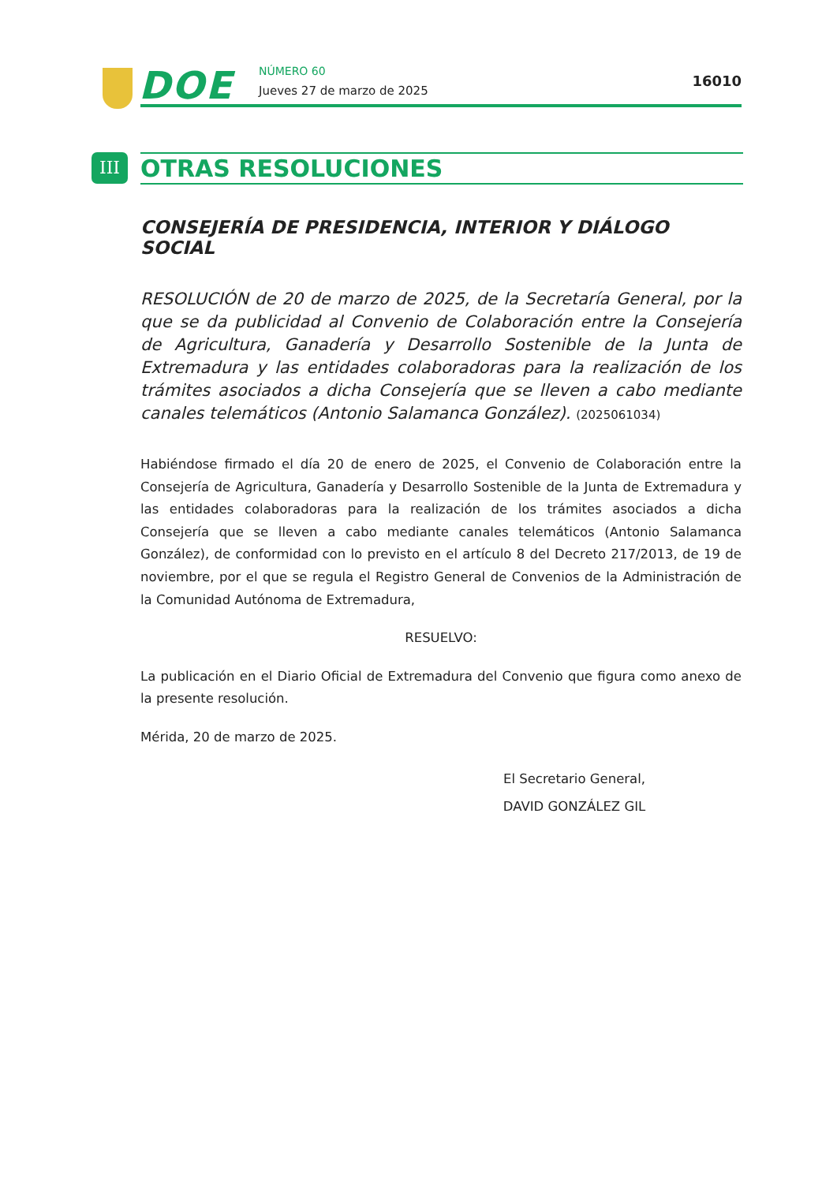DOE NÚMERO 60
Jueves 27 de marzo de 2025
16010
III
OTRAS RESOLUCIONES
CONSEJERÍA DE PRESIDENCIA, INTERIOR Y DIÁLOGO SOCIAL
RESOLUCIÓN de 20 de marzo de 2025, de la Secretaría General, por la que se da publicidad al Convenio de Colaboración entre la Consejería de Agricultura, Ganadería y Desarrollo Sostenible de la Junta de Extremadura y las entidades colaboradoras para la realización de los trámites asociados a dicha Consejería que se lleven a cabo mediante canales telemáticos (Antonio Salamanca González). (2025061034)
Habiéndose firmado el día 20 de enero de 2025, el Convenio de Colaboración entre la Consejería de Agricultura, Ganadería y Desarrollo Sostenible de la Junta de Extremadura y las entidades colaboradoras para la realización de los trámites asociados a dicha Consejería que se lleven a cabo mediante canales telemáticos (Antonio Salamanca González), de conformidad con lo previsto en el artículo 8 del Decreto 217/2013, de 19 de noviembre, por el que se regula el Registro General de Convenios de la Administración de la Comunidad Autónoma de Extremadura,
RESUELVO:
La publicación en el Diario Oficial de Extremadura del Convenio que figura como anexo de la presente resolución.
Mérida, 20 de marzo de 2025.
El Secretario General,
DAVID GONZÁLEZ GIL